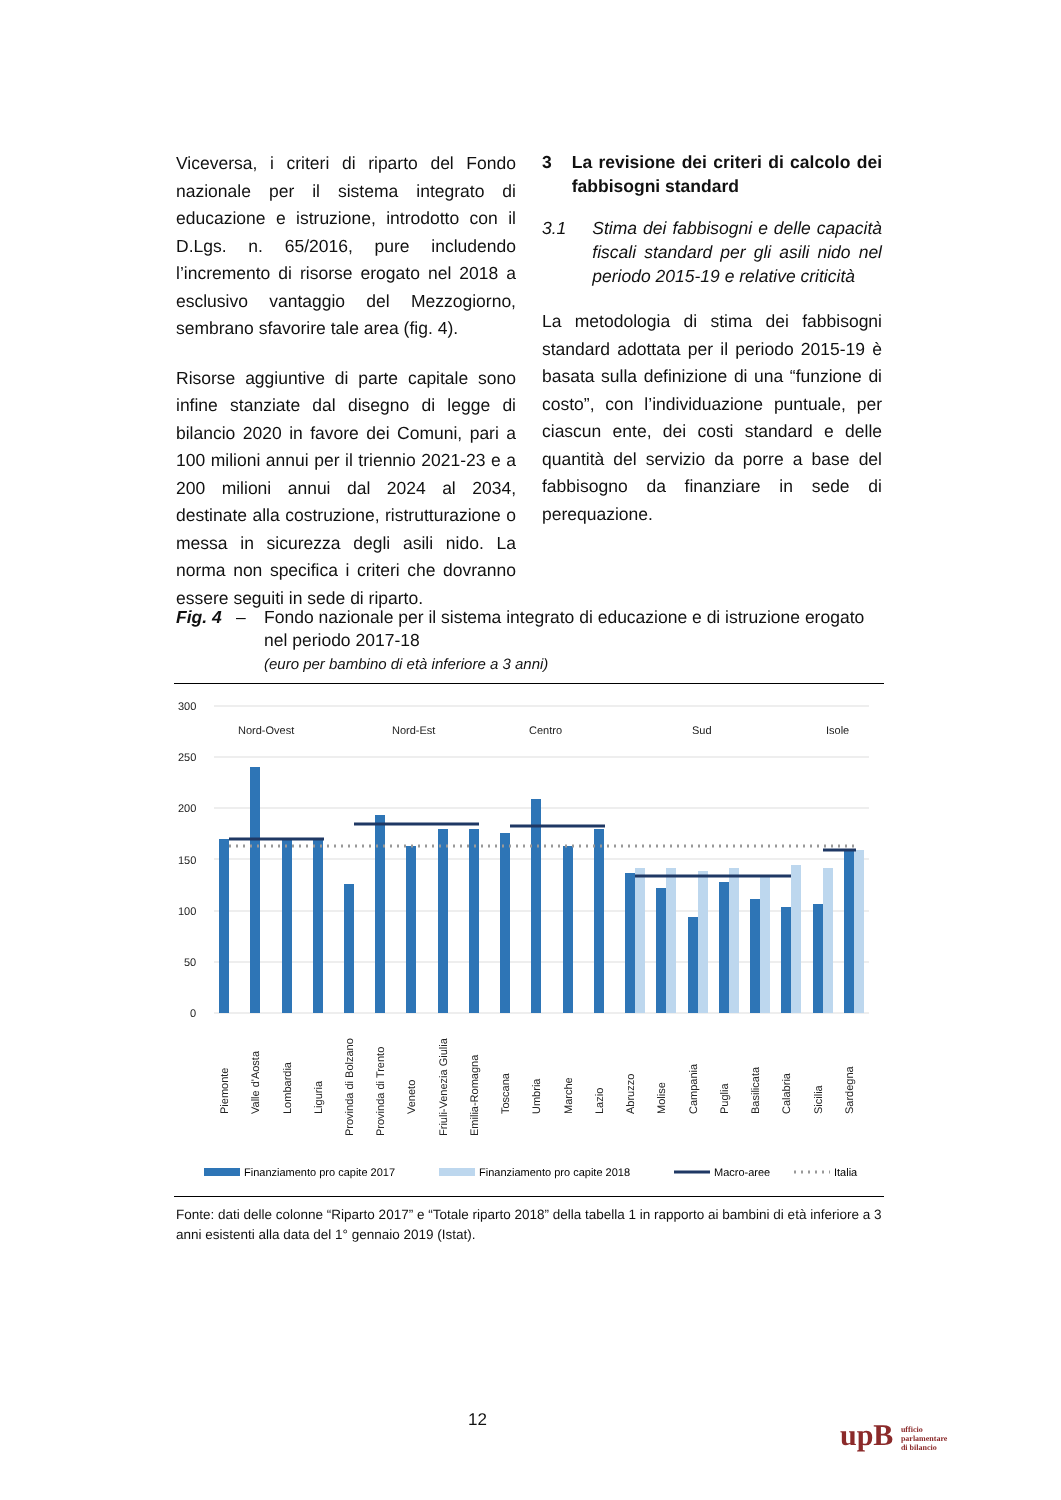Viceversa, i criteri di riparto del Fondo nazionale per il sistema integrato di educazione e istruzione, introdotto con il D.Lgs. n. 65/2016, pure includendo l’incremento di risorse erogato nel 2018 a esclusivo vantaggio del Mezzogiorno, sembrano sfavorire tale area (fig. 4).
Risorse aggiuntive di parte capitale sono infine stanziate dal disegno di legge di bilancio 2020 in favore dei Comuni, pari a 100 milioni annui per il triennio 2021-23 e a 200 milioni annui dal 2024 al 2034, destinate alla costruzione, ristrutturazione o messa in sicurezza degli asili nido. La norma non specifica i criteri che dovranno essere seguiti in sede di riparto.
3 La revisione dei criteri di calcolo dei fabbisogni standard
3.1 Stima dei fabbisogni e delle capacità fiscali standard per gli asili nido nel periodo 2015-19 e relative criticità
La metodologia di stima dei fabbisogni standard adottata per il periodo 2015-19 è basata sulla definizione di una “funzione di costo”, con l’individuazione puntuale, per ciascun ente, dei costi standard e delle quantità del servizio da porre a base del fabbisogno da finanziare in sede di perequazione.
Fig. 4 – Fondo nazionale per il sistema integrato di educazione e di istruzione erogato nel periodo 2017-18
(euro per bambino di età inferiore a 3 anni)
300
250
200
150
100
50
0
Nord-Ovest
Nord-Est
Centro
Sud
Isole
Piemonte
Valle d'Aosta
Lombardia
Liguria
Provinda di Bolzano
Provinda di Trento
Veneto
Friuli-Venezia Giulia
Emilia-Romagna
Toscana
Umbria
Marche
Lazio
Abruzzo
Molise
Campania
Puglia
Basilicata
Calabria
Sicilia
Sardegna
Finanziamento pro capite 2017
Finanziamento pro capite 2018
Macro-aree
Italia
Fonte: dati delle colonne “Riparto 2017” e “Totale riparto 2018” della tabella 1 in rapporto ai bambini di età inferiore a 3 anni esistenti alla data del 1° gennaio 2019 (Istat).
12
upB ufficio
parlamentare
di bilancio